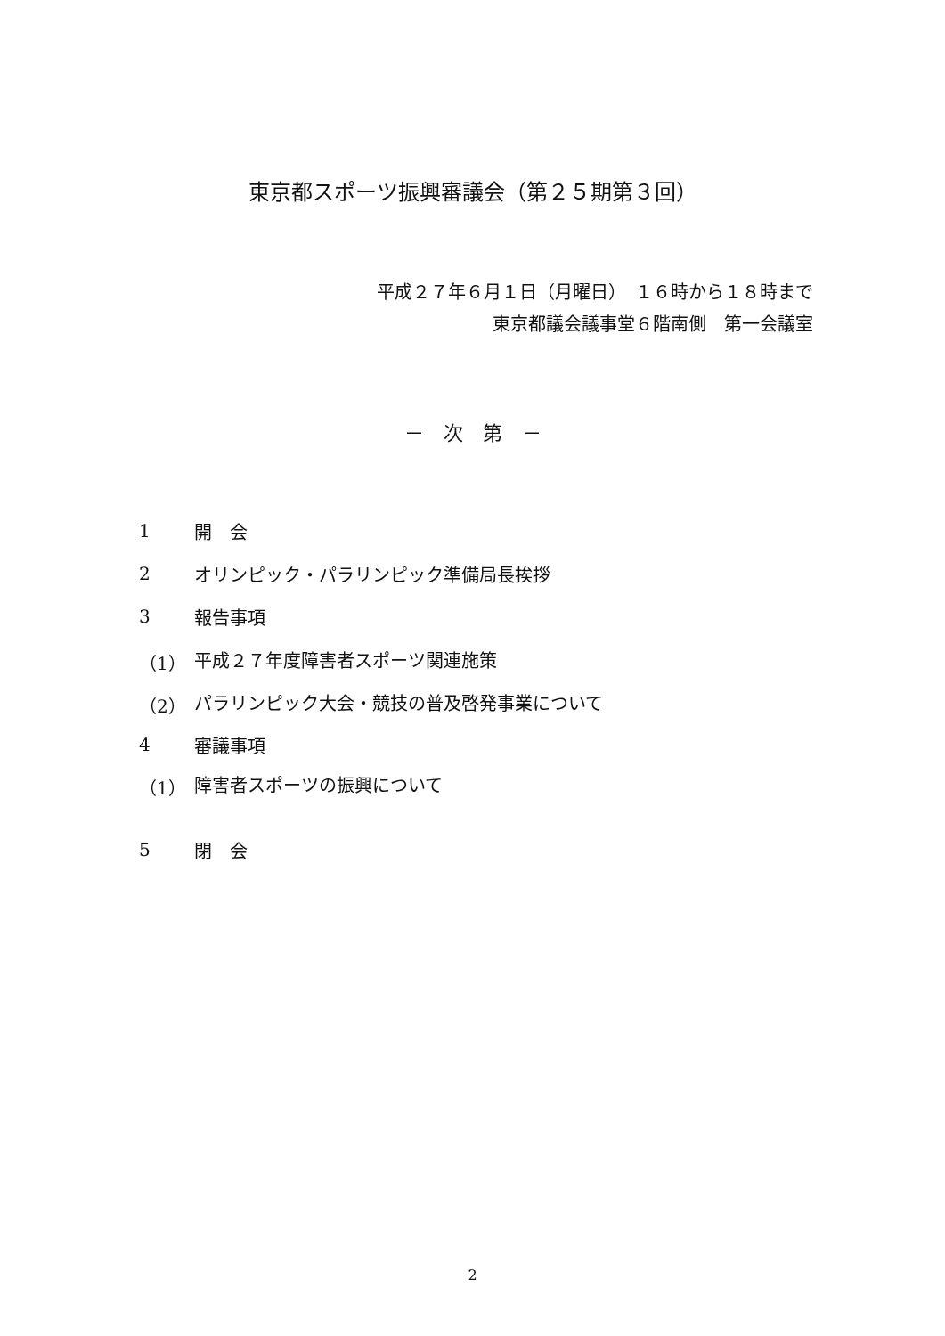東京都スポーツ振興審議会（第２５期第３回）
平成２７年６月１日（月曜日）　１６時から１８時まで
東京都議会議事堂６階南側　第一会議室
－　次　第　－
1 開　会
2 オリンピック・パラリンピック準備局長挨拶
3 報告事項
（1） 平成２７年度障害者スポーツ関連施策
（2） パラリンピック大会・競技の普及啓発事業について
4 審議事項
（1） 障害者スポーツの振興について
5 閉　会
2